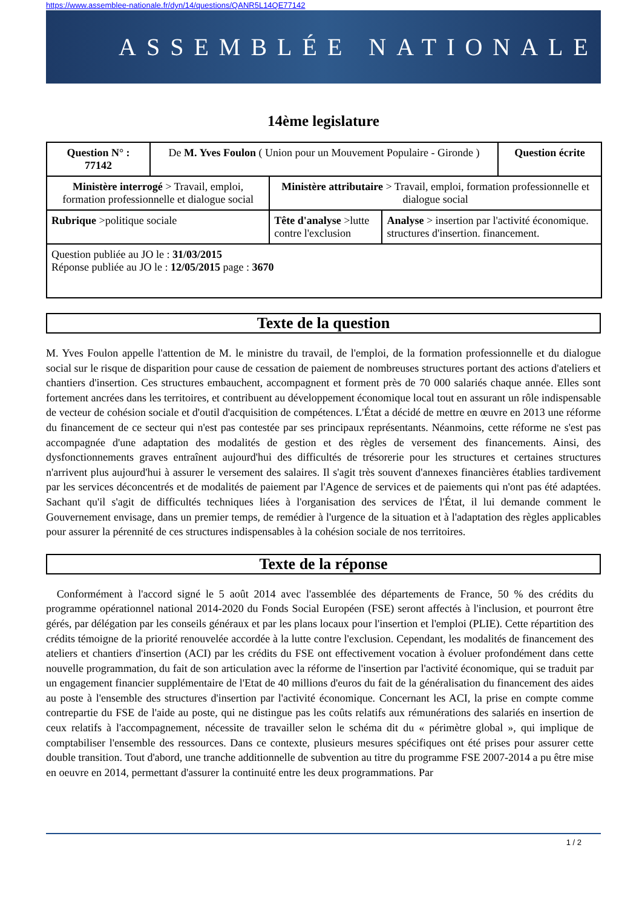https://www.assemblee-nationale.fr/dyn/14/questions/QANR5L14QE77142
ASSEMBLÉE NATIONALE
14ème legislature
| Question N° : 77142 | De M. Yves Foulon ( Union pour un Mouvement Populaire - Gironde ) | | | Question écrite |
| Ministère interrogé > Travail, emploi, formation professionnelle et dialogue social | | Ministère attributaire > Travail, emploi, formation professionnelle et dialogue social | | |
| Rubrique >politique sociale | | Tête d'analyse >lutte contre l'exclusion | Analyse > insertion par l'activité économique. structures d'insertion. financement. | |
| Question publiée au JO le : 31/03/2015 Réponse publiée au JO le : 12/05/2015 page : 3670 | | | | |
Texte de la question
M. Yves Foulon appelle l'attention de M. le ministre du travail, de l'emploi, de la formation professionnelle et du dialogue social sur le risque de disparition pour cause de cessation de paiement de nombreuses structures portant des actions d'ateliers et chantiers d'insertion. Ces structures embauchent, accompagnent et forment près de 70 000 salariés chaque année. Elles sont fortement ancrées dans les territoires, et contribuent au développement économique local tout en assurant un rôle indispensable de vecteur de cohésion sociale et d'outil d'acquisition de compétences. L'État a décidé de mettre en œuvre en 2013 une réforme du financement de ce secteur qui n'est pas contestée par ses principaux représentants. Néanmoins, cette réforme ne s'est pas accompagnée d'une adaptation des modalités de gestion et des règles de versement des financements. Ainsi, des dysfonctionnements graves entraînent aujourd'hui des difficultés de trésorerie pour les structures et certaines structures n'arrivent plus aujourd'hui à assurer le versement des salaires. Il s'agit très souvent d'annexes financières établies tardivement par les services déconcentrés et de modalités de paiement par l'Agence de services et de paiements qui n'ont pas été adaptées. Sachant qu'il s'agit de difficultés techniques liées à l'organisation des services de l'État, il lui demande comment le Gouvernement envisage, dans un premier temps, de remédier à l'urgence de la situation et à l'adaptation des règles applicables pour assurer la pérennité de ces structures indispensables à la cohésion sociale de nos territoires.
Texte de la réponse
Conformément à l'accord signé le 5 août 2014 avec l'assemblée des départements de France, 50 % des crédits du programme opérationnel national 2014-2020 du Fonds Social Européen (FSE) seront affectés à l'inclusion, et pourront être gérés, par délégation par les conseils généraux et par les plans locaux pour l'insertion et l'emploi (PLIE). Cette répartition des crédits témoigne de la priorité renouvelée accordée à la lutte contre l'exclusion. Cependant, les modalités de financement des ateliers et chantiers d'insertion (ACI) par les crédits du FSE ont effectivement vocation à évoluer profondément dans cette nouvelle programmation, du fait de son articulation avec la réforme de l'insertion par l'activité économique, qui se traduit par un engagement financier supplémentaire de l'Etat de 40 millions d'euros du fait de la généralisation du financement des aides au poste à l'ensemble des structures d'insertion par l'activité économique. Concernant les ACI, la prise en compte comme contrepartie du FSE de l'aide au poste, qui ne distingue pas les coûts relatifs aux rémunérations des salariés en insertion de ceux relatifs à l'accompagnement, nécessite de travailler selon le schéma dit du « périmètre global », qui implique de comptabiliser l'ensemble des ressources. Dans ce contexte, plusieurs mesures spécifiques ont été prises pour assurer cette double transition. Tout d'abord, une tranche additionnelle de subvention au titre du programme FSE 2007-2014 a pu être mise en oeuvre en 2014, permettant d'assurer la continuité entre les deux programmations. Par
1 / 2